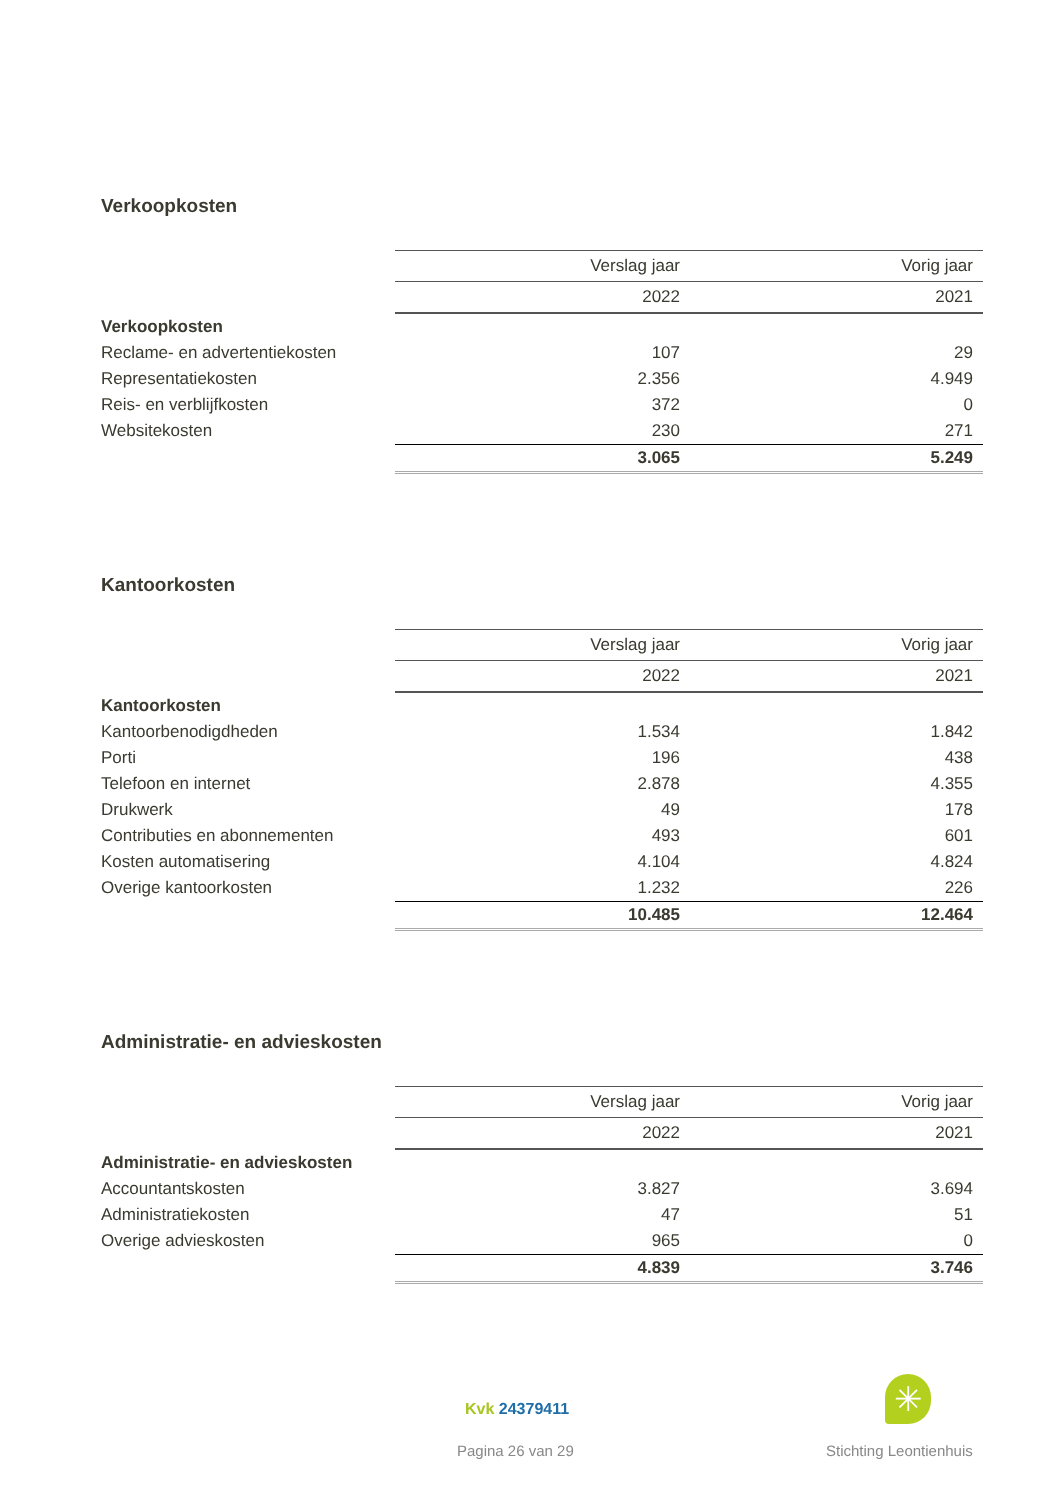Verkoopkosten
| | Verslag jaar | Vorig jaar |
| | 2022 | 2021 |
| Verkoopkosten | | |
| Reclame- en advertentiekosten | 107 | 29 |
| Representatiekosten | 2.356 | 4.949 |
| Reis- en verblijfkosten | 372 | 0 |
| Websitekosten | 230 | 271 |
| | 3.065 | 5.249 |
Kantoorkosten
| | Verslag jaar | Vorig jaar |
| | 2022 | 2021 |
| Kantoorkosten | | |
| Kantoorbenodigdheden | 1.534 | 1.842 |
| Porti | 196 | 438 |
| Telefoon en internet | 2.878 | 4.355 |
| Drukwerk | 49 | 178 |
| Contributies en abonnementen | 493 | 601 |
| Kosten automatisering | 4.104 | 4.824 |
| Overige kantoorkosten | 1.232 | 226 |
| | 10.485 | 12.464 |
Administratie- en advieskosten
| | Verslag jaar | Vorig jaar |
| | 2022 | 2021 |
| Administratie- en advieskosten | | |
| Accountantskosten | 3.827 | 3.694 |
| Administratiekosten | 47 | 51 |
| Overige advieskosten | 965 | 0 |
| | 4.839 | 3.746 |
Kvk 24379411
Pagina 26 van 29
✳
Stichting Leontienhuis